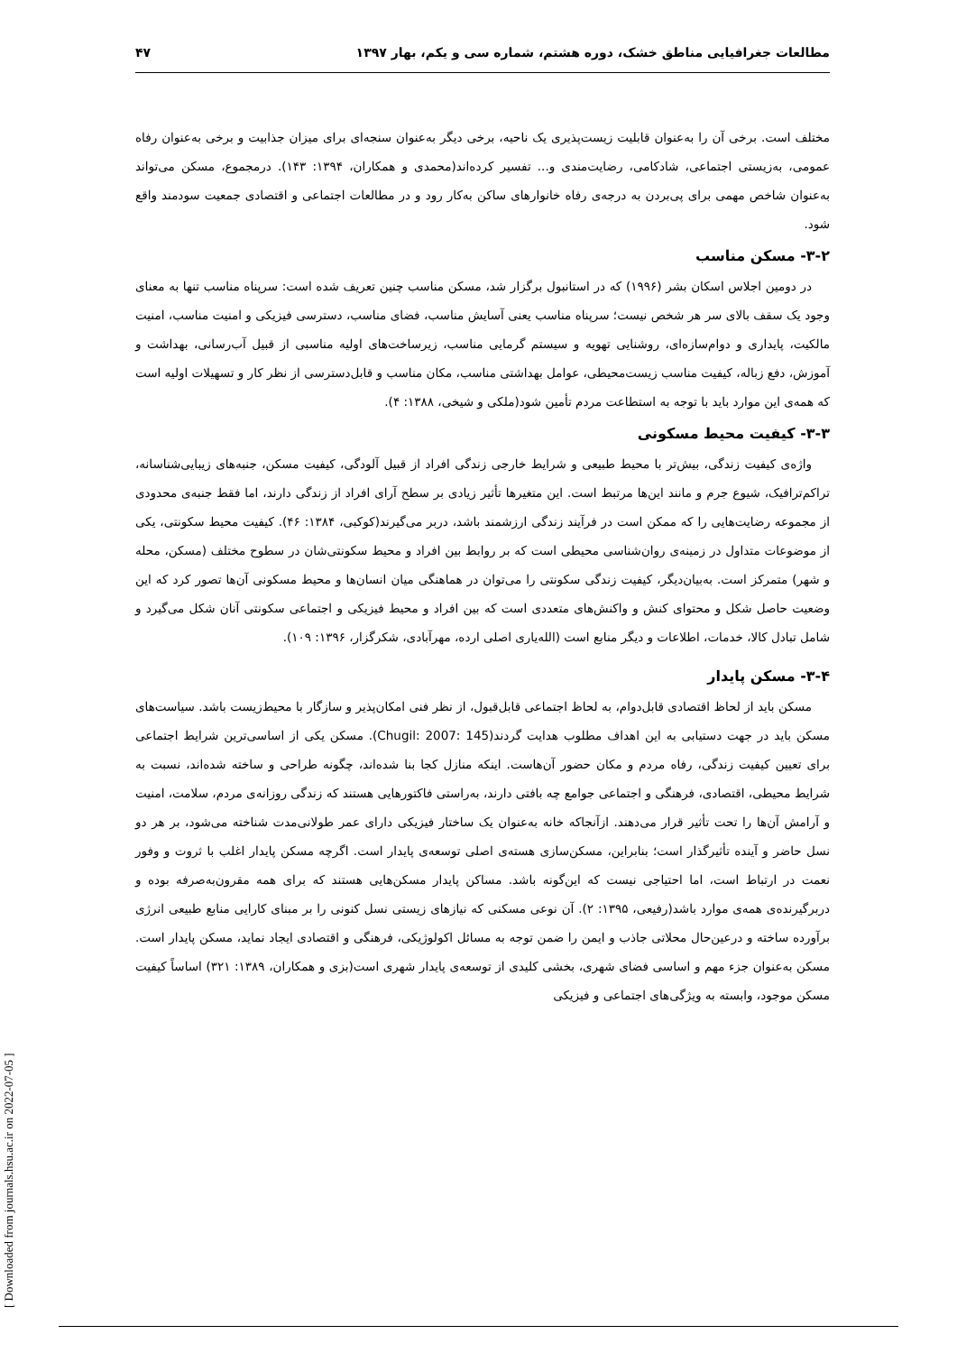مطالعات جغرافیایی مناطق خشک، دوره هشتم، شماره سی و یکم، بهار ۱۳۹۷ ۴۷
مختلف است. برخی آن را به‌عنوان قابلیت زیست‌پذیری یک ناحیه، برخی دیگر به‌عنوان سنجه‌ای برای میزان جذابیت و برخی به‌عنوان رفاه عمومی، به‌زیستی اجتماعی، شادکامی، رضایت‌مندی و... تفسیر کرده‌اند(محمدی و همکاران، ۱۳۹۴: ۱۴۳). درمجموع، مسکن می‌تواند به‌عنوان شاخص مهمی برای پی‌بردن به درجه‌ی رفاه خانوارهای ساکن به‌کار رود و در مطالعات اجتماعی و اقتصادی جمعیت سودمند واقع شود.
۳-۲- مسکن مناسب
در دومین اجلاس اسکان بشر (۱۹۹۶) که در استانبول برگزار شد، مسکن مناسب چنین تعریف شده است: سرپناه مناسب تنها به معنای وجود یک سقف بالای سر هر شخص نیست؛ سرپناه مناسب یعنی آسایش مناسب، فضای مناسب، دسترسی فیزیکی و امنیت مناسب، امنیت مالکیت، پایداری و دوام‌سازه‌ای، روشنایی تهویه و سیستم گرمایی مناسب، زیرساخت‌های اولیه مناسبی از قبیل آب‌رسانی، بهداشت و آموزش، دفع زباله، کیفیت مناسب زیست‌محیطی، عوامل بهداشتی مناسب، مکان مناسب و قابل‌دسترسی از نظر کار و تسهیلات اولیه است که همه‌ی این موارد باید با توجه به استطاعت مردم تأمین شود(ملکی و شیخی، ۱۳۸۸: ۴).
۳-۳- کیفیت محیط مسکونی
واژه‌ی کیفیت زندگی، بیش‌تر با محیط طبیعی و شرایط خارجی زندگی افراد از قبیل آلودگی، کیفیت مسکن، جنبه‌های زیبایی‌شناسانه، تراکم‌ترافیک، شیوع جرم و مانند این‌ها مرتبط است. این متغیرها تأثیر زیادی بر سطح آرای افراد از زندگی دارند، اما فقط جنبه‌ی محدودی از مجموعه رضایت‌هایی را که ممکن است در فرآیند زندگی ارزشمند باشد، دربر می‌گیرند(کوکبی، ۱۳۸۴: ۴۶). کیفیت محیط سکونتی، یکی از موضوعات متداول در زمینه‌ی روان‌شناسی محیطی است که بر روابط بین افراد و محیط سکونتی‌شان در سطوح مختلف (مسکن، محله و شهر) متمرکز است. به‌بیان‌دیگر، کیفیت زندگی سکونتی را می‌توان در هماهنگی میان انسان‌ها و محیط مسکونی آن‌ها تصور کرد که این وضعیت حاصل شکل و محتوای کنش و واکنش‌های متعددی است که بین افراد و محیط فیزیکی و اجتماعی سکونتی آنان شکل می‌گیرد و شامل تبادل کالا، خدمات، اطلاعات و دیگر منابع است (الله‌یاری اصلی ارده، مهرآبادی، شکرگزار، ۱۳۹۶: ۱۰۹).
۳-۴- مسکن پایدار
مسکن باید از لحاظ اقتصادی قابل‌دوام، به لحاظ اجتماعی قابل‌قبول، از نظر فنی امکان‌پذیر و سازگار با محیط‌زیست باشد. سیاست‌های مسکن باید در جهت دستیابی به این اهداف مطلوب هدایت گردند(Chugil: 2007: 145). مسکن یکی از اساسی‌ترین شرایط اجتماعی برای تعیین کیفیت زندگی، رفاه مردم و مکان حضور آن‌هاست. اینکه منازل کجا بنا شده‌اند، چگونه طراحی و ساخته شده‌اند، نسبت به شرایط محیطی، اقتصادی، فرهنگی و اجتماعی جوامع چه بافتی دارند، به‌راستی فاکتورهایی هستند که زندگی روزانه‌ی مردم، سلامت، امنیت و آرامش آن‌ها را تحت تأثیر قرار می‌دهند. ازآنجاکه خانه به‌عنوان یک ساختار فیزیکی دارای عمر طولانی‌مدت شناخته می‌شود، بر هر دو نسل حاضر و آینده تأثیرگذار است؛ بنابراین، مسکن‌سازی هسته‌ی اصلی توسعه‌ی پایدار است. اگرچه مسکن پایدار اغلب با ثروت و وفور نعمت در ارتباط است، اما احتیاجی نیست که این‌گونه باشد. مساکن پایدار مسکن‌هایی هستند که برای همه مقرون‌به‌صرفه بوده و دربرگیرنده‌ی همه‌ی موارد باشد(رفیعی، ۱۳۹۵: ۲). آن نوعی مسکنی که نیازهای زیستی نسل کنونی را بر مبنای کارایی منابع طبیعی انرژی برآورده ساخته و درعین‌حال محلاتی جاذب و ایمن را ضمن توجه به مسائل اکولوژیکی، فرهنگی و اقتصادی ایجاد نماید، مسکن پایدار است. مسکن به‌عنوان جزء مهم و اساسی فضای شهری، بخشی کلیدی از توسعه‌ی پایدار شهری است(بزی و همکاران، ۱۳۸۹: ۳۲۱) اساساً کیفیت مسکن موجود، وابسته به ویژگی‌های اجتماعی و فیزیکی
[ Downloaded from journals.hsu.ac.ir on 2022-07-05 ]